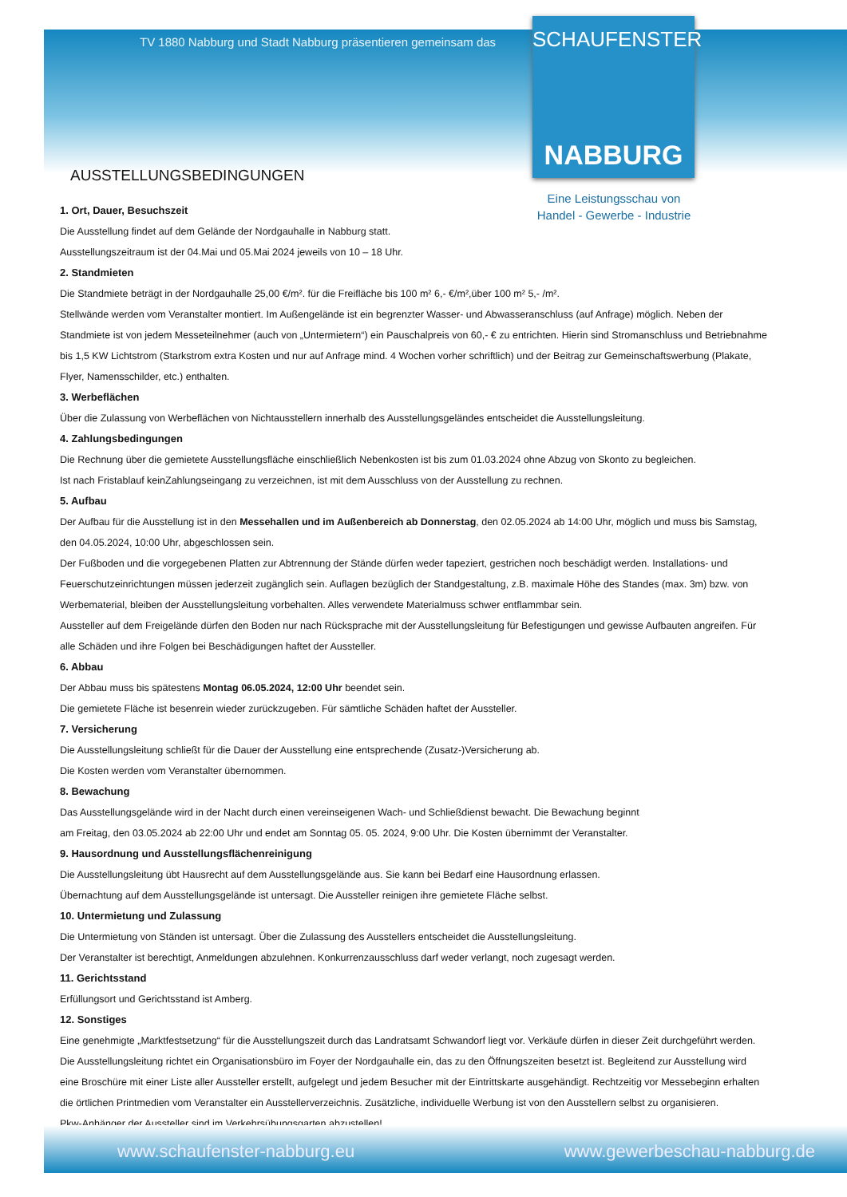TV 1880 Nabburg und Stadt Nabburg präsentieren gemeinsam das
SCHAUFENSTER
NABBURG
Eine Leistungsschau von
Handel - Gewerbe - Industrie
AUSSTELLUNGSBEDINGUNGEN
1. Ort, Dauer, Besuchszeit
Die Ausstellung findet auf dem Gelände der Nordgauhalle in Nabburg statt.
Ausstellungszeitraum ist der 04.Mai und 05.Mai 2024 jeweils von 10 – 18 Uhr.
2. Standmieten
Die Standmiete beträgt in der Nordgauhalle 25,00 €/m². für die Freifläche bis 100 m² 6,- €/m²,über 100 m² 5,- /m².
Stellwände werden vom Veranstalter montiert. Im Außengelände ist ein begrenzter Wasser- und Abwasseranschluss (auf Anfrage) möglich. Neben der Standmiete ist von jedem Messeteilnehmer (auch von „Untermietern“) ein Pauschalpreis von 60,- € zu entrichten. Hierin sind Stromanschluss und Betriebnahme bis 1,5 KW Lichtstrom (Starkstrom extra Kosten und nur auf Anfrage mind. 4 Wochen vorher schriftlich) und der Beitrag zur Gemeinschaftswerbung (Plakate, Flyer, Namensschilder, etc.) enthalten.
3. Werbeflächen
Über die Zulassung von Werbeflächen von Nichtausstellern innerhalb des Ausstellungsgeländes entscheidet die Ausstellungsleitung.
4. Zahlungsbedingungen
Die Rechnung über die gemietete Ausstellungsfläche einschließlich Nebenkosten ist bis zum 01.03.2024 ohne Abzug von Skonto zu begleichen.
Ist nach Fristablauf keinZahlungseingang zu verzeichnen, ist mit dem Ausschluss von der Ausstellung zu rechnen.
5. Aufbau
Der Aufbau für die Ausstellung ist in den Messehallen und im Außenbereich ab Donnerstag, den 02.05.2024 ab 14:00 Uhr, möglich und muss bis Samstag, den 04.05.2024, 10:00 Uhr, abgeschlossen sein.
Der Fußboden und die vorgegebenen Platten zur Abtrennung der Stände dürfen weder tapeziert, gestrichen noch beschädigt werden. Installations- und Feuerschutzeinrichtungen müssen jederzeit zugänglich sein. Auflagen bezüglich der Standgestaltung, z.B. maximale Höhe des Standes (max. 3m) bzw. von Werbematerial, bleiben der Ausstellungsleitung vorbehalten. Alles verwendete Materialmuss schwer entflammbar sein.
Aussteller auf dem Freigelände dürfen den Boden nur nach Rücksprache mit der Ausstellungsleitung für Befestigungen und gewisse Aufbauten angreifen. Für alle Schäden und ihre Folgen bei Beschädigungen haftet der Aussteller.
6. Abbau
Der Abbau muss bis spätestens Montag 06.05.2024, 12:00 Uhr beendet sein.
Die gemietete Fläche ist besenrein wieder zurückzugeben. Für sämtliche Schäden haftet der Aussteller.
7. Versicherung
Die Ausstellungsleitung schließt für die Dauer der Ausstellung eine entsprechende (Zusatz-)Versicherung ab.
Die Kosten werden vom Veranstalter übernommen.
8. Bewachung
Das Ausstellungsgelände wird in der Nacht durch einen vereinseigenen Wach- und Schließdienst bewacht. Die Bewachung beginnt
am Freitag, den 03.05.2024 ab 22:00 Uhr und endet am Sonntag 05. 05. 2024, 9:00 Uhr. Die Kosten übernimmt der Veranstalter.
9. Hausordnung und Ausstellungsflächenreinigung
Die Ausstellungsleitung übt Hausrecht auf dem Ausstellungsgelände aus. Sie kann bei Bedarf eine Hausordnung erlassen.
Übernachtung auf dem Ausstellungsgelände ist untersagt. Die Aussteller reinigen ihre gemietete Fläche selbst.
10. Untermietung und Zulassung
Die Untermietung von Ständen ist untersagt. Über die Zulassung des Ausstellers entscheidet die Ausstellungsleitung.
Der Veranstalter ist berechtigt, Anmeldungen abzulehnen. Konkurrenzausschluss darf weder verlangt, noch zugesagt werden.
11. Gerichtsstand
Erfüllungsort und Gerichtsstand ist Amberg.
12. Sonstiges
Eine genehmigte „Marktfestsetzung“ für die Ausstellungszeit durch das Landratsamt Schwandorf liegt vor. Verkäufe dürfen in dieser Zeit durchgeführt werden. Die Ausstellungsleitung richtet ein Organisationsbüro im Foyer der Nordgauhalle ein, das zu den Öffnungszeiten besetzt ist. Begleitend zur Ausstellung wird eine Broschüre mit einer Liste aller Aussteller erstellt, aufgelegt und jedem Besucher mit der Eintrittskarte ausgehändigt. Rechtzeitig vor Messebeginn erhalten die örtlichen Printmedien vom Veranstalter ein Ausstellerverzeichnis. Zusätzliche, individuelle Werbung ist von den Ausstellern selbst zu organisieren.
Pkw-Anhänger der Aussteller sind im Verkehrsübungsgarten abzustellen!
www.schaufenster-nabburg.eu www.gewerbeschau-nabburg.de